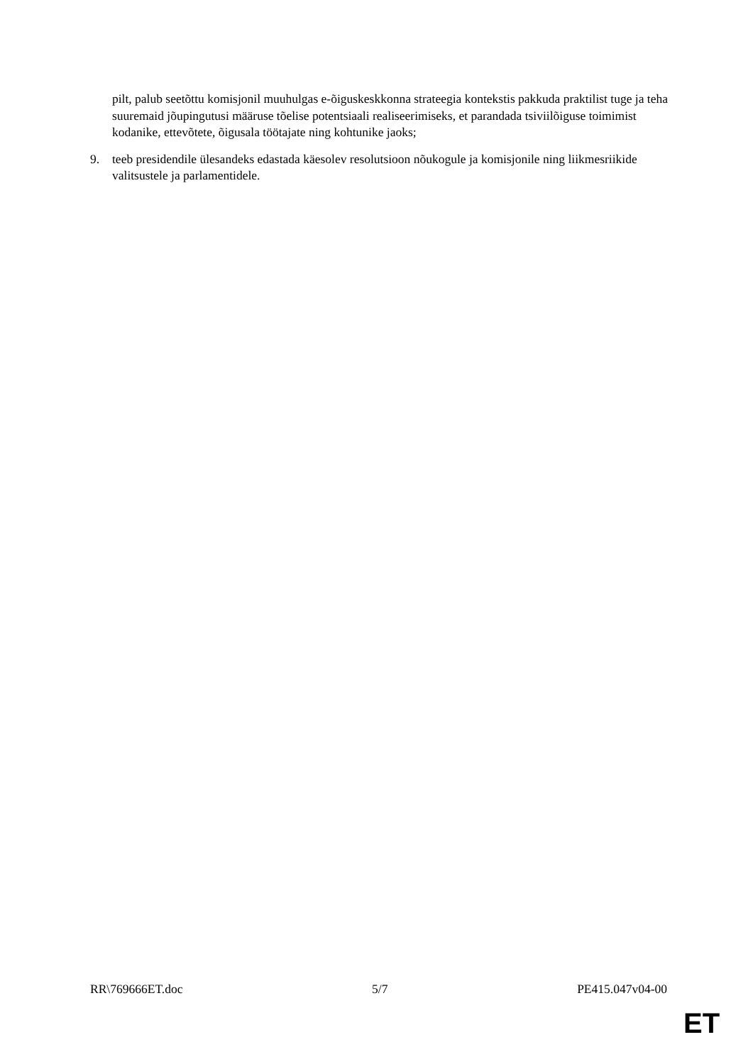pilt, palub seetõttu komisjonil muuhulgas e-õiguskeskkonna strateegia kontekstis pakkuda praktilist tuge ja teha suuremaid jõupingutusi määruse tõelise potentsiaali realiseerimiseks, et parandada tsiviilõiguse toimimist kodanike, ettevõtete, õigusala töötajate ning kohtunike jaoks;
9. teeb presidendile ülesandeks edastada käesolev resolutsioon nõukogule ja komisjonile ning liikmesriikide valitsustele ja parlamentidele.
RR\769666ET.doc 5/7 PE415.047v04-00
ET